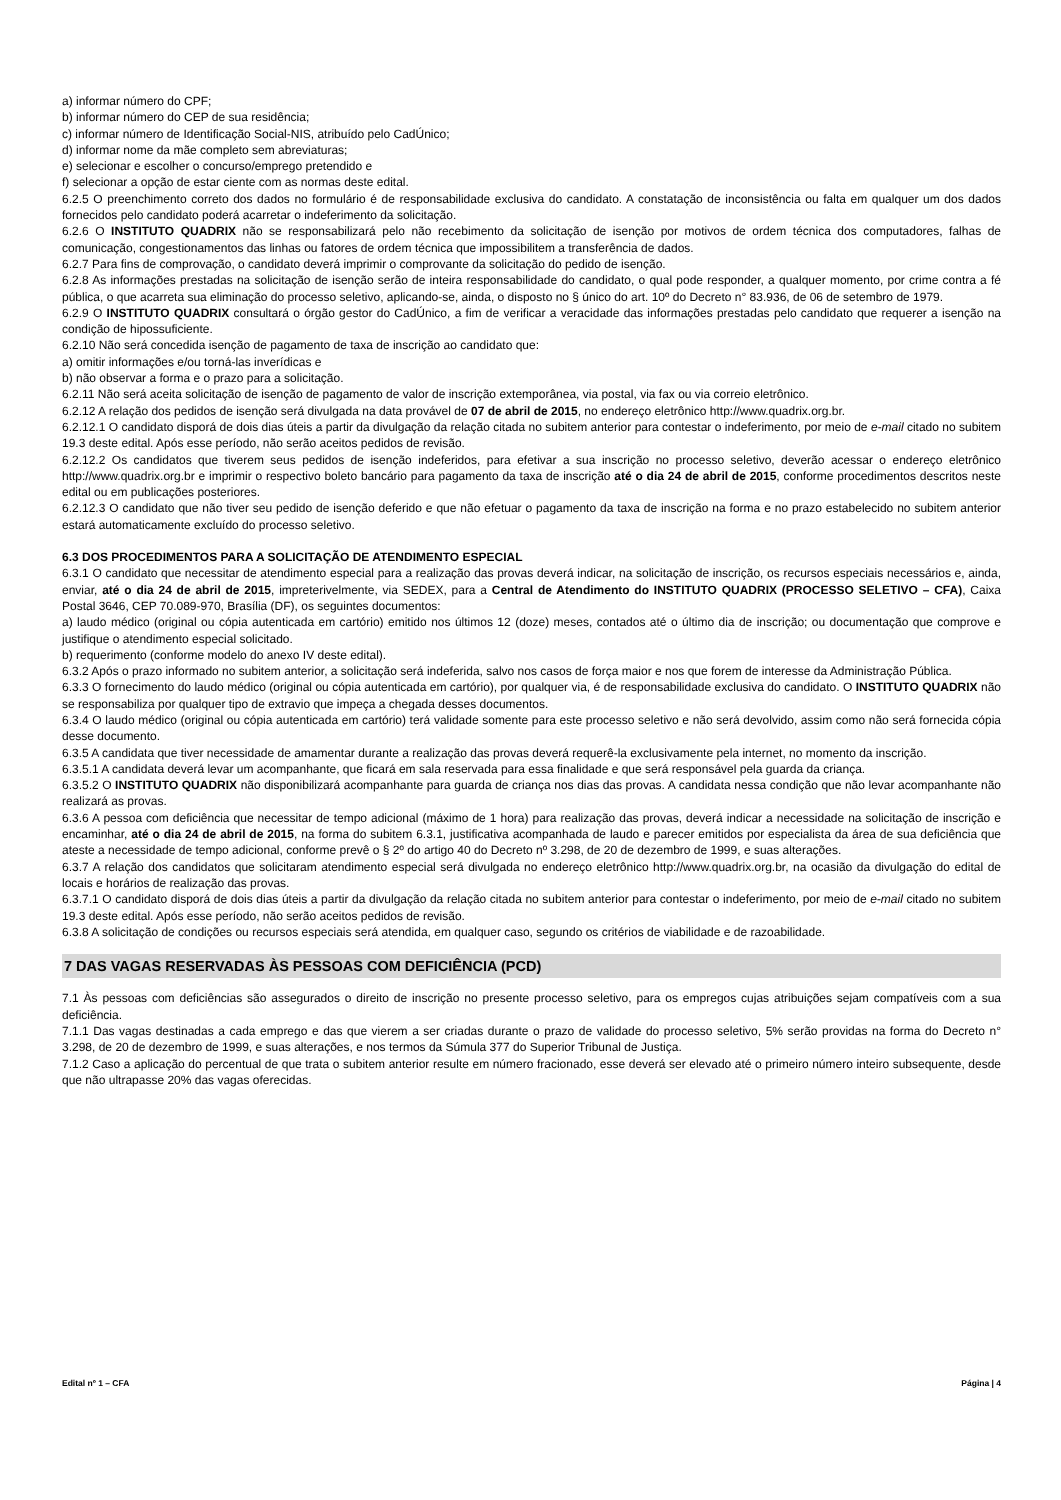a) informar número do CPF;
b) informar número do CEP de sua residência;
c) informar número de Identificação Social-NIS, atribuído pelo CadÚnico;
d) informar nome da mãe completo sem abreviaturas;
e) selecionar e escolher o concurso/emprego pretendido e
f) selecionar a opção de estar ciente com as normas deste edital.
6.2.5 O preenchimento correto dos dados no formulário é de responsabilidade exclusiva do candidato. A constatação de inconsistência ou falta em qualquer um dos dados fornecidos pelo candidato poderá acarretar o indeferimento da solicitação.
6.2.6 O INSTITUTO QUADRIX não se responsabilizará pelo não recebimento da solicitação de isenção por motivos de ordem técnica dos computadores, falhas de comunicação, congestionamentos das linhas ou fatores de ordem técnica que impossibilitem a transferência de dados.
6.2.7 Para fins de comprovação, o candidato deverá imprimir o comprovante da solicitação do pedido de isenção.
6.2.8 As informações prestadas na solicitação de isenção serão de inteira responsabilidade do candidato, o qual pode responder, a qualquer momento, por crime contra a fé pública, o que acarreta sua eliminação do processo seletivo, aplicando-se, ainda, o disposto no § único do art. 10º do Decreto n° 83.936, de 06 de setembro de 1979.
6.2.9 O INSTITUTO QUADRIX consultará o órgão gestor do CadÚnico, a fim de verificar a veracidade das informações prestadas pelo candidato que requerer a isenção na condição de hipossuficiente.
6.2.10 Não será concedida isenção de pagamento de taxa de inscrição ao candidato que:
a) omitir informações e/ou torná-las inverídicas e
b) não observar a forma e o prazo para a solicitação.
6.2.11 Não será aceita solicitação de isenção de pagamento de valor de inscrição extemporânea, via postal, via fax ou via correio eletrônico.
6.2.12 A relação dos pedidos de isenção será divulgada na data provável de 07 de abril de 2015, no endereço eletrônico http://www.quadrix.org.br.
6.2.12.1 O candidato disporá de dois dias úteis a partir da divulgação da relação citada no subitem anterior para contestar o indeferimento, por meio de e-mail citado no subitem 19.3 deste edital. Após esse período, não serão aceitos pedidos de revisão.
6.2.12.2 Os candidatos que tiverem seus pedidos de isenção indeferidos, para efetivar a sua inscrição no processo seletivo, deverão acessar o endereço eletrônico http://www.quadrix.org.br e imprimir o respectivo boleto bancário para pagamento da taxa de inscrição até o dia 24 de abril de 2015, conforme procedimentos descritos neste edital ou em publicações posteriores.
6.2.12.3 O candidato que não tiver seu pedido de isenção deferido e que não efetuar o pagamento da taxa de inscrição na forma e no prazo estabelecido no subitem anterior estará automaticamente excluído do processo seletivo.
6.3 DOS PROCEDIMENTOS PARA A SOLICITAÇÃO DE ATENDIMENTO ESPECIAL
6.3.1 O candidato que necessitar de atendimento especial para a realização das provas deverá indicar, na solicitação de inscrição, os recursos especiais necessários e, ainda, enviar, até o dia 24 de abril de 2015, impreterivelmente, via SEDEX, para a Central de Atendimento do INSTITUTO QUADRIX (PROCESSO SELETIVO – CFA), Caixa Postal 3646, CEP 70.089-970, Brasília (DF), os seguintes documentos:
a) laudo médico (original ou cópia autenticada em cartório) emitido nos últimos 12 (doze) meses, contados até o último dia de inscrição; ou documentação que comprove e justifique o atendimento especial solicitado.
b) requerimento (conforme modelo do anexo IV deste edital).
6.3.2 Após o prazo informado no subitem anterior, a solicitação será indeferida, salvo nos casos de força maior e nos que forem de interesse da Administração Pública.
6.3.3 O fornecimento do laudo médico (original ou cópia autenticada em cartório), por qualquer via, é de responsabilidade exclusiva do candidato. O INSTITUTO QUADRIX não se responsabiliza por qualquer tipo de extravio que impeça a chegada desses documentos.
6.3.4 O laudo médico (original ou cópia autenticada em cartório) terá validade somente para este processo seletivo e não será devolvido, assim como não será fornecida cópia desse documento.
6.3.5 A candidata que tiver necessidade de amamentar durante a realização das provas deverá requerê-la exclusivamente pela internet, no momento da inscrição.
6.3.5.1 A candidata deverá levar um acompanhante, que ficará em sala reservada para essa finalidade e que será responsável pela guarda da criança.
6.3.5.2 O INSTITUTO QUADRIX não disponibilizará acompanhante para guarda de criança nos dias das provas. A candidata nessa condição que não levar acompanhante não realizará as provas.
6.3.6 A pessoa com deficiência que necessitar de tempo adicional (máximo de 1 hora) para realização das provas, deverá indicar a necessidade na solicitação de inscrição e encaminhar, até o dia 24 de abril de 2015, na forma do subitem 6.3.1, justificativa acompanhada de laudo e parecer emitidos por especialista da área de sua deficiência que ateste a necessidade de tempo adicional, conforme prevê o § 2º do artigo 40 do Decreto nº 3.298, de 20 de dezembro de 1999, e suas alterações.
6.3.7 A relação dos candidatos que solicitaram atendimento especial será divulgada no endereço eletrônico http://www.quadrix.org.br, na ocasião da divulgação do edital de locais e horários de realização das provas.
6.3.7.1 O candidato disporá de dois dias úteis a partir da divulgação da relação citada no subitem anterior para contestar o indeferimento, por meio de e-mail citado no subitem 19.3 deste edital. Após esse período, não serão aceitos pedidos de revisão.
6.3.8 A solicitação de condições ou recursos especiais será atendida, em qualquer caso, segundo os critérios de viabilidade e de razoabilidade.
7 DAS VAGAS RESERVADAS ÀS PESSOAS COM DEFICIÊNCIA (PCD)
7.1 Às pessoas com deficiências são assegurados o direito de inscrição no presente processo seletivo, para os empregos cujas atribuições sejam compatíveis com a sua deficiência.
7.1.1 Das vagas destinadas a cada emprego e das que vierem a ser criadas durante o prazo de validade do processo seletivo, 5% serão providas na forma do Decreto n° 3.298, de 20 de dezembro de 1999, e suas alterações, e nos termos da Súmula 377 do Superior Tribunal de Justiça.
7.1.2 Caso a aplicação do percentual de que trata o subitem anterior resulte em número fracionado, esse deverá ser elevado até o primeiro número inteiro subsequente, desde que não ultrapasse 20% das vagas oferecidas.
Edital nº 1 – CFA Página | 4